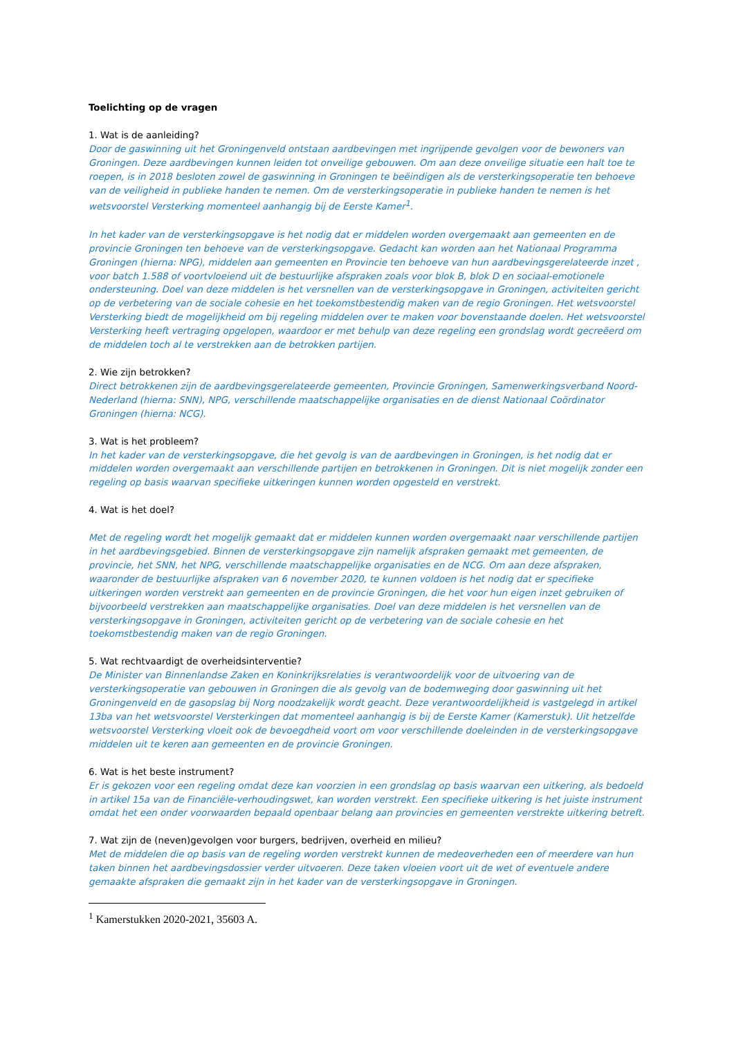Toelichting op de vragen
1. Wat is de aanleiding?
Door de gaswinning uit het Groningenveld ontstaan aardbevingen met ingrijpende gevolgen voor de bewoners van Groningen. Deze aardbevingen kunnen leiden tot onveilige gebouwen. Om aan deze onveilige situatie een halt toe te roepen, is in 2018 besloten zowel de gaswinning in Groningen te beëindigen als de versterkingsoperatie ten behoeve van de veiligheid in publieke handen te nemen. Om de versterkingsoperatie in publieke handen te nemen is het wetsvoorstel Versterking momenteel aanhangig bij de Eerste Kamer<sup>1</sup>.
In het kader van de versterkingsopgave is het nodig dat er middelen worden overgemaakt aan gemeenten en de provincie Groningen ten behoeve van de versterkingsopgave. Gedacht kan worden aan het Nationaal Programma Groningen (hierna: NPG), middelen aan gemeenten en Provincie ten behoeve van hun aardbevingsgerelateerde inzet , voor batch 1.588 of voortvloeiend uit de bestuurlijke afspraken zoals voor blok B, blok D en sociaal-emotionele ondersteuning. Doel van deze middelen is het versnellen van de versterkingsopgave in Groningen, activiteiten gericht op de verbetering van de sociale cohesie en het toekomstbestendig maken van de regio Groningen. Het wetsvoorstel Versterking biedt de mogelijkheid om bij regeling middelen over te maken voor bovenstaande doelen. Het wetsvoorstel Versterking heeft vertraging opgelopen, waardoor er met behulp van deze regeling een grondslag wordt gecreëerd om de middelen toch al te verstrekken aan de betrokken partijen.
2. Wie zijn betrokken?
Direct betrokkenen zijn de aardbevingsgerelateerde gemeenten, Provincie Groningen, Samenwerkingsverband Noord-Nederland (hierna: SNN), NPG, verschillende maatschappelijke organisaties en de dienst Nationaal Coördinator Groningen (hierna: NCG).
3. Wat is het probleem?
In het kader van de versterkingsopgave, die het gevolg is van de aardbevingen in Groningen, is het nodig dat er middelen worden overgemaakt aan verschillende partijen en betrokkenen in Groningen. Dit is niet mogelijk zonder een regeling op basis waarvan specifieke uitkeringen kunnen worden opgesteld en verstrekt.
4. Wat is het doel?
Met de regeling wordt het mogelijk gemaakt dat er middelen kunnen worden overgemaakt naar verschillende partijen in het aardbevingsgebied. Binnen de versterkingsopgave zijn namelijk afspraken gemaakt met gemeenten, de provincie, het SNN, het NPG, verschillende maatschappelijke organisaties en de NCG. Om aan deze afspraken, waaronder de bestuurlijke afspraken van 6 november 2020, te kunnen voldoen is het nodig dat er specifieke uitkeringen worden verstrekt aan gemeenten en de provincie Groningen, die het voor hun eigen inzet gebruiken of bijvoorbeeld verstrekken aan maatschappelijke organisaties. Doel van deze middelen is het versnellen van de versterkingsopgave in Groningen, activiteiten gericht op de verbetering van de sociale cohesie en het toekomstbestendig maken van de regio Groningen.
5. Wat rechtvaardigt de overheidsinterventie?
De Minister van Binnenlandse Zaken en Koninkrijksrelaties is verantwoordelijk voor de uitvoering van de versterkingsoperatie van gebouwen in Groningen die als gevolg van de bodemweging door gaswinning uit het Groningenveld en de gasopslag bij Norg noodzakelijk wordt geacht. Deze verantwoordelijkheid is vastgelegd in artikel 13ba van het wetsvoorstel Versterkingen dat momenteel aanhangig is bij de Eerste Kamer (Kamerstuk). Uit hetzelfde wetsvoorstel Versterking vloeit ook de bevoegdheid voort om voor verschillende doeleinden in de versterkingsopgave middelen uit te keren aan gemeenten en de provincie Groningen.
6. Wat is het beste instrument?
Er is gekozen voor een regeling omdat deze kan voorzien in een grondslag op basis waarvan een uitkering, als bedoeld in artikel 15a van de Financiële-verhoudingswet, kan worden verstrekt. Een specifieke uitkering is het juiste instrument omdat het een onder voorwaarden bepaald openbaar belang aan provincies en gemeenten verstrekte uitkering betreft.
7. Wat zijn de (neven)gevolgen voor burgers, bedrijven, overheid en milieu?
Met de middelen die op basis van de regeling worden verstrekt kunnen de medeoverheden een of meerdere van hun taken binnen het aardbevingsdossier verder uitvoeren. Deze taken vloeien voort uit de wet of eventuele andere gemaakte afspraken die gemaakt zijn in het kader van de versterkingsopgave in Groningen.
<sup>1</sup> Kamerstukken 2020-2021, 35603 A.